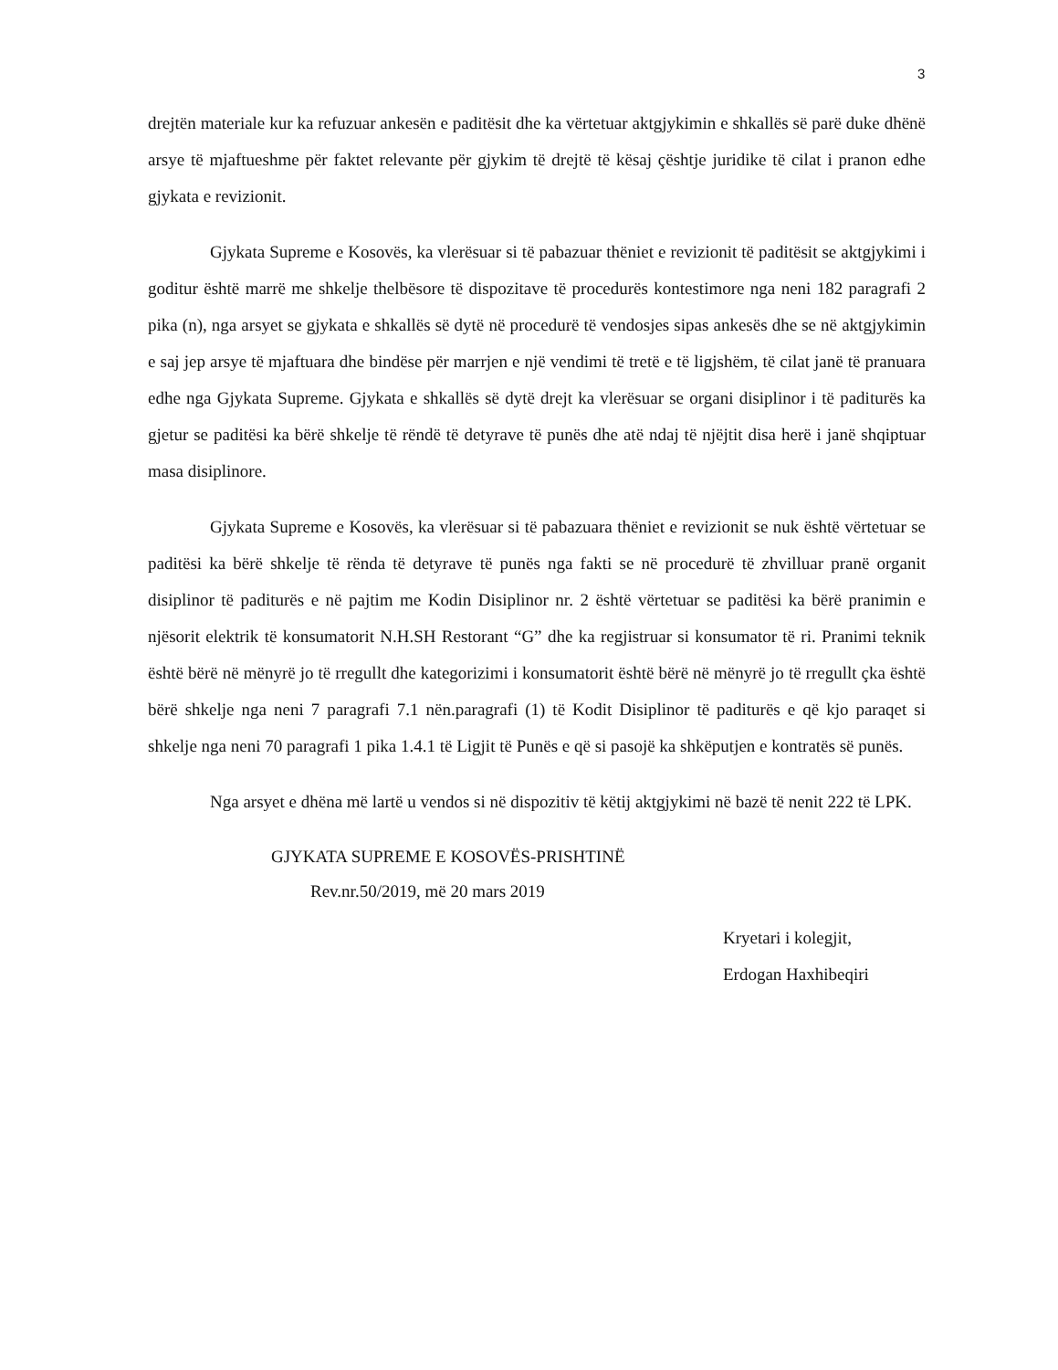3
drejtën materiale kur ka refuzuar ankesën e paditësit dhe ka vërtetuar aktgjykimin e shkallës së parë duke dhënë arsye të mjaftueshme për faktet relevante për gjykim të drejtë të kësaj çështje juridike të cilat i pranon edhe gjykata e revizionit.
Gjykata Supreme e Kosovës, ka vlerësuar si të pabazuar thëniet e revizionit të paditësit se aktgjykimi i goditur është marrë me shkelje thelbësore të dispozitave të procedurës kontestimore nga neni 182 paragrafi 2 pika (n), nga arsyet se gjykata e shkallës së dytë në procedurë të vendosjes sipas ankesës dhe se në aktgjykimin e saj jep arsye të mjaftuara dhe bindëse për marrjen e një vendimi të tretë e të ligjshëm, të cilat janë të pranuara edhe nga Gjykata Supreme. Gjykata e shkallës së dytë drejt ka vlerësuar se organi disiplinor i të paditurës ka gjetur se paditësi ka bërë shkelje të rëndë të detyrave të punës dhe atë ndaj të njëjtit disa herë i janë shqiptuar masa disiplinore.
Gjykata Supreme e Kosovës, ka vlerësuar si të pabazuara thëniet e revizionit se nuk është vërtetuar se paditësi ka bërë shkelje të rënda të detyrave të punës nga fakti se në procedurë të zhvilluar pranë organit disiplinor të paditurës e në pajtim me Kodin Disiplinor nr. 2 është vërtetuar se paditësi ka bërë pranimin e njësorit elektrik të konsumatorit N.H.SH Restorant “G” dhe ka regjistruar si konsumator të ri. Pranimi teknik është bërë në mënyrë jo të rregullt dhe kategorizimi i konsumatorit është bërë në mënyrë jo të rregullt çka është bërë shkelje nga neni 7 paragrafi 7.1 nën.paragrafi (1) të Kodit Disiplinor të paditurës e që kjo paraqet si shkelje nga neni 70 paragrafi 1 pika 1.4.1 të Ligjit të Punës e që si pasojë ka shkëputjen e kontratës së punës.
Nga arsyet e dhëna më lartë u vendos si në dispozitiv të këtij aktgjykimi në bazë të nenit 222 të LPK.
GJYKATA SUPREME E KOSOVËS-PRISHTINË
Rev.nr.50/2019, më 20 mars 2019
Kryetari i kolegjit,
Erdogan Haxhibeqiri